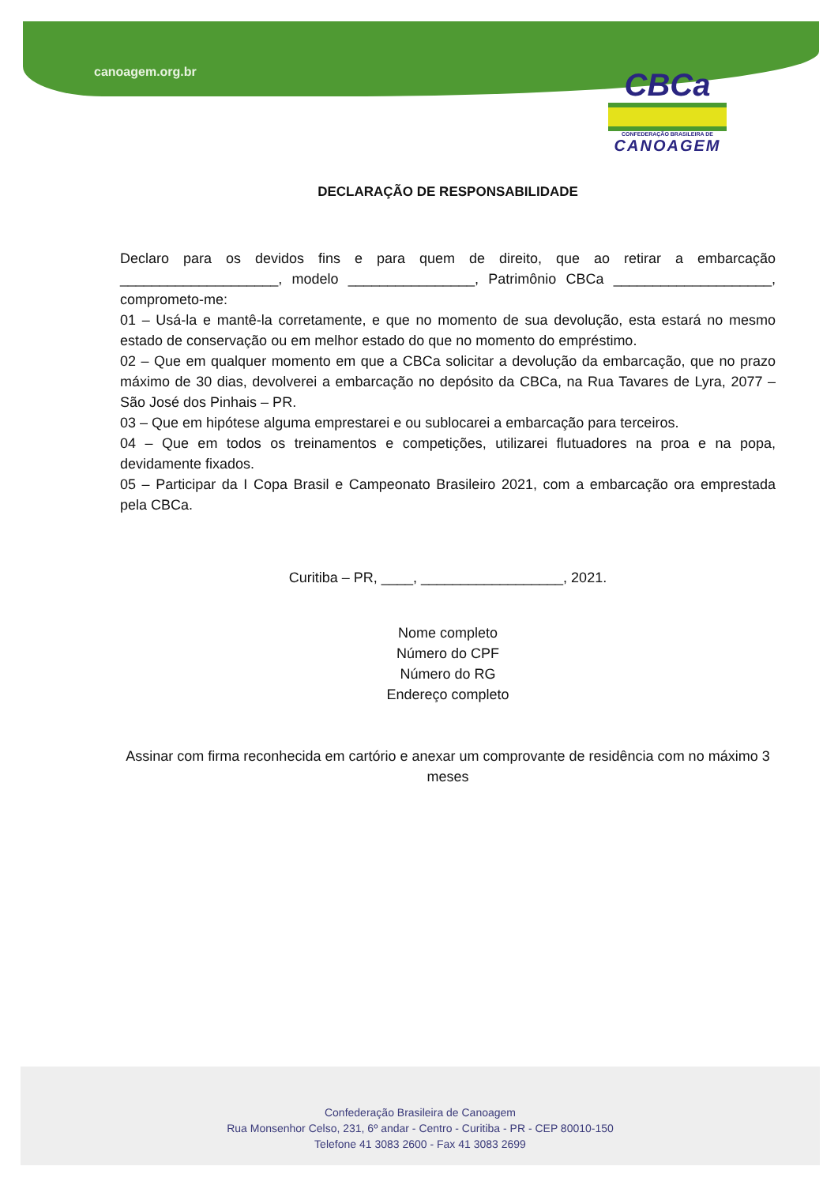canoagem.org.br
CBCa
CONFEDERAÇÃO BRASILEIRA DE
CANOAGEM
DECLARAÇÃO DE RESPONSABILIDADE
Declaro para os devidos fins e para quem de direito, que ao retirar a embarcação ____________________, modelo ________________, Patrimônio CBCa ____________________, comprometo-me:
01 – Usá-la e mantê-la corretamente, e que no momento de sua devolução, esta estará no mesmo estado de conservação ou em melhor estado do que no momento do empréstimo.
02 – Que em qualquer momento em que a CBCa solicitar a devolução da embarcação, que no prazo máximo de 30 dias, devolverei a embarcação no depósito da CBCa, na Rua Tavares de Lyra, 2077 – São José dos Pinhais – PR.
03 – Que em hipótese alguma emprestarei e ou sublocarei a embarcação para terceiros.
04 – Que em todos os treinamentos e competições, utilizarei flutuadores na proa e na popa, devidamente fixados.
05 – Participar da I Copa Brasil e Campeonato Brasileiro 2021, com a embarcação ora emprestada pela CBCa.
Curitiba – PR, ____, __________________, 2021.
Nome completo
Número do CPF
Número do RG
Endereço completo
Assinar com firma reconhecida em cartório e anexar um comprovante de residência com no máximo 3 meses
Confederação Brasileira de Canoagem
Rua Monsenhor Celso, 231, 6º andar - Centro - Curitiba - PR - CEP 80010-150
Telefone 41 3083 2600 - Fax 41 3083 2699